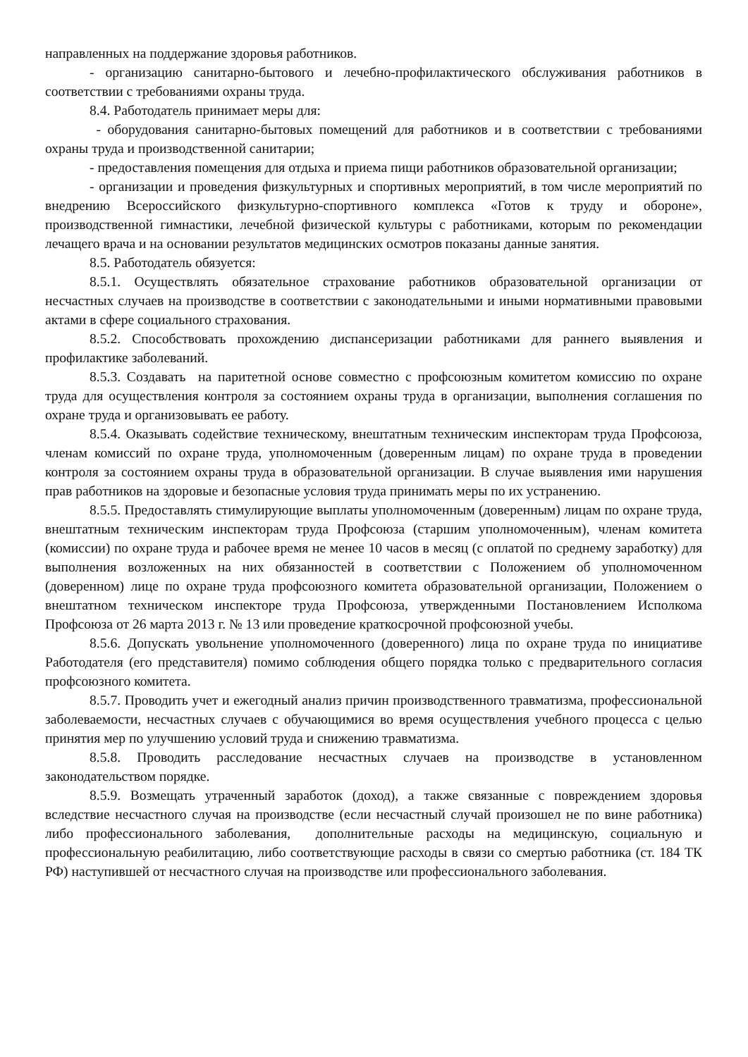направленных на поддержание здоровья работников.
- организацию санитарно-бытового и лечебно-профилактического обслуживания работников в соответствии с требованиями охраны труда.
8.4. Работодатель принимает меры для:
- оборудования санитарно-бытовых помещений для работников и в соответствии с требованиями охраны труда и производственной санитарии;
- предоставления помещения для отдыха и приема пищи работников образовательной организации;
- организации и проведения физкультурных и спортивных мероприятий, в том числе мероприятий по внедрению Всероссийского физкультурно-спортивного комплекса «Готов к труду и обороне», производственной гимнастики, лечебной физической культуры с работниками, которым по рекомендации лечащего врача и на основании результатов медицинских осмотров показаны данные занятия.
8.5. Работодатель обязуется:
8.5.1. Осуществлять обязательное страхование работников образовательной организации от несчастных случаев на производстве в соответствии с законодательными и иными нормативными правовыми актами в сфере социального страхования.
8.5.2. Способствовать прохождению диспансеризации работниками для раннего выявления и профилактике заболеваний.
8.5.3. Создавать на паритетной основе совместно с профсоюзным комитетом комиссию по охране труда для осуществления контроля за состоянием охраны труда в организации, выполнения соглашения по охране труда и организовывать ее работу.
8.5.4. Оказывать содействие техническому, внештатным техническим инспекторам труда Профсоюза, членам комиссий по охране труда, уполномоченным (доверенным лицам) по охране труда в проведении контроля за состоянием охраны труда в образовательной организации. В случае выявления ими нарушения прав работников на здоровые и безопасные условия труда принимать меры по их устранению.
8.5.5. Предоставлять стимулирующие выплаты уполномоченным (доверенным) лицам по охране труда, внештатным техническим инспекторам труда Профсоюза (старшим уполномоченным), членам комитета (комиссии) по охране труда и рабочее время не менее 10 часов в месяц (с оплатой по среднему заработку) для выполнения возложенных на них обязанностей в соответствии с Положением об уполномоченном (доверенном) лице по охране труда профсоюзного комитета образовательной организации, Положением о внештатном техническом инспекторе труда Профсоюза, утвержденными Постановлением Исполкома Профсоюза от 26 марта 2013 г. № 13 или проведение краткосрочной профсоюзной учебы.
8.5.6. Допускать увольнение уполномоченного (доверенного) лица по охране труда по инициативе Работодателя (его представителя) помимо соблюдения общего порядка только с предварительного согласия профсоюзного комитета.
8.5.7. Проводить учет и ежегодный анализ причин производственного травматизма, профессиональной заболеваемости, несчастных случаев с обучающимися во время осуществления учебного процесса с целью принятия мер по улучшению условий труда и снижению травматизма.
8.5.8. Проводить расследование несчастных случаев на производстве в установленном законодательством порядке.
8.5.9. Возмещать утраченный заработок (доход), а также связанные с повреждением здоровья вследствие несчастного случая на производстве (если несчастный случай произошел не по вине работника) либо профессионального заболевания, дополнительные расходы на медицинскую, социальную и профессиональную реабилитацию, либо соответствующие расходы в связи со смертью работника (ст. 184 ТК РФ) наступившей от несчастного случая на производстве или профессионального заболевания.